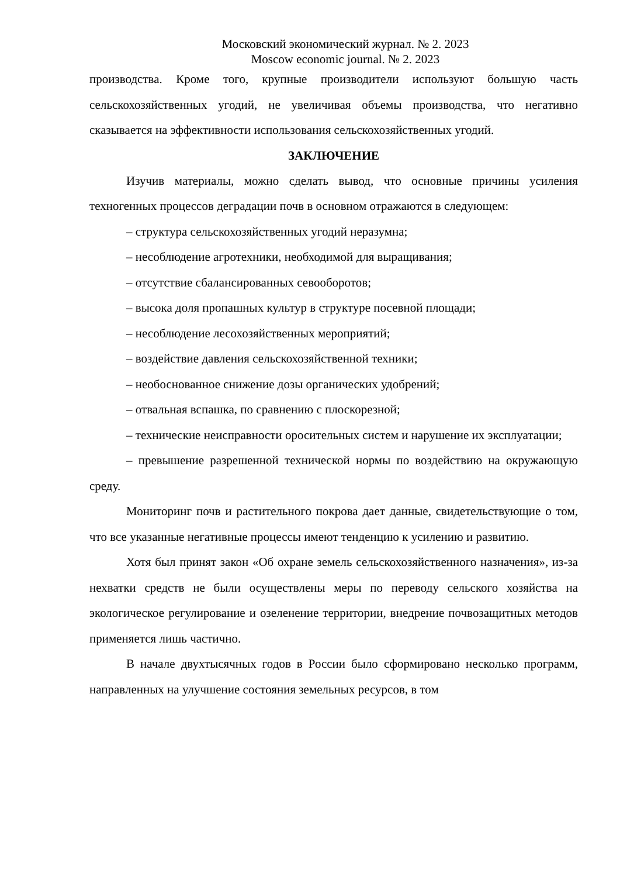Московский экономический журнал. № 2. 2023
Moscow economic journal. № 2. 2023
производства. Кроме того, крупные производители используют большую часть сельскохозяйственных угодий, не увеличивая объемы производства, что негативно сказывается на эффективности использования сельскохозяйственных угодий.
ЗАКЛЮЧЕНИЕ
Изучив материалы, можно сделать вывод, что основные причины усиления техногенных процессов деградации почв в основном отражаются в следующем:
– структура сельскохозяйственных угодий неразумна;
– несоблюдение агротехники, необходимой для выращивания;
– отсутствие сбалансированных севооборотов;
– высока доля пропашных культур в структуре посевной площади;
– несоблюдение лесохозяйственных мероприятий;
– воздействие давления сельскохозяйственной техники;
– необоснованное снижение дозы органических удобрений;
– отвальная вспашка, по сравнению с плоскорезной;
– технические неисправности оросительных систем и нарушение их эксплуатации;
– превышение разрешенной технической нормы по воздействию на окружающую среду.
Мониторинг почв и растительного покрова дает данные, свидетельствующие о том, что все указанные негативные процессы имеют тенденцию к усилению и развитию.
Хотя был принят закон «Об охране земель сельскохозяйственного назначения», из-за нехватки средств не были осуществлены меры по переводу сельского хозяйства на экологическое регулирование и озеленение территории, внедрение почвозащитных методов применяется лишь частично.
В начале двухтысячных годов в России было сформировано несколько программ, направленных на улучшение состояния земельных ресурсов, в том